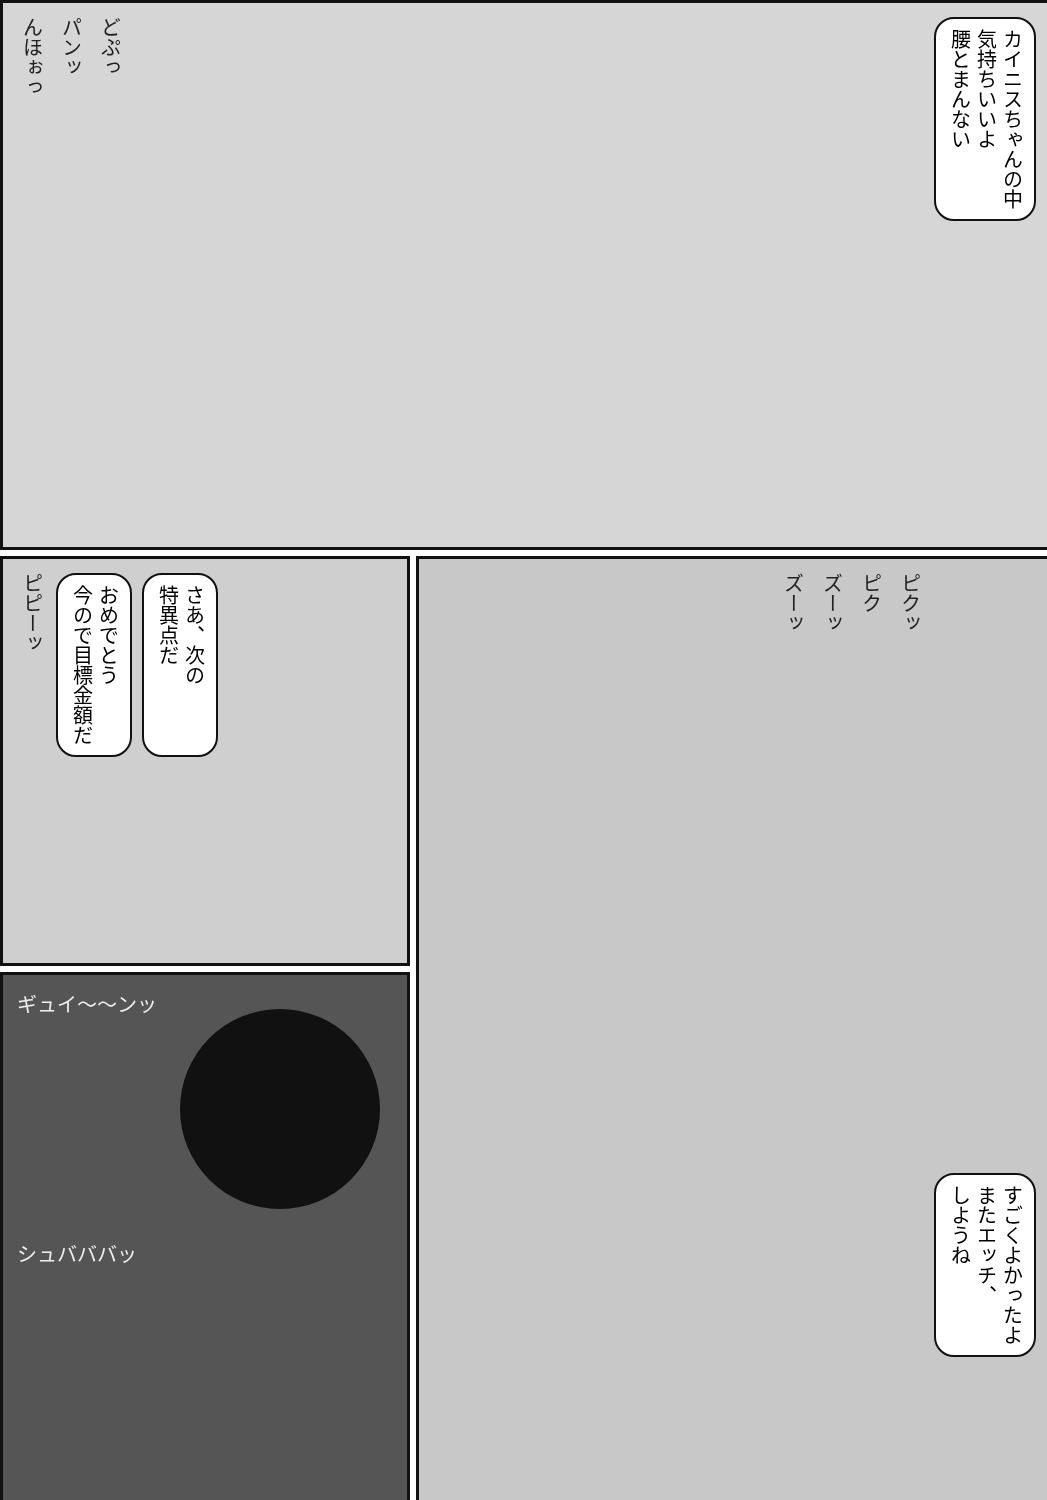んほぉっ パンッ どぷっ
カイニスちゃんの中
気持ちいいよ
腰とまんない
ピピーッ
おめでとう
今ので目標金額だ
さあ、次の
特異点だ
ズーッ ズーッ ピク ピクッ
すごくよかったよ
またエッチ、
しようね
ギュイ〜〜ンッ
シュバババッ